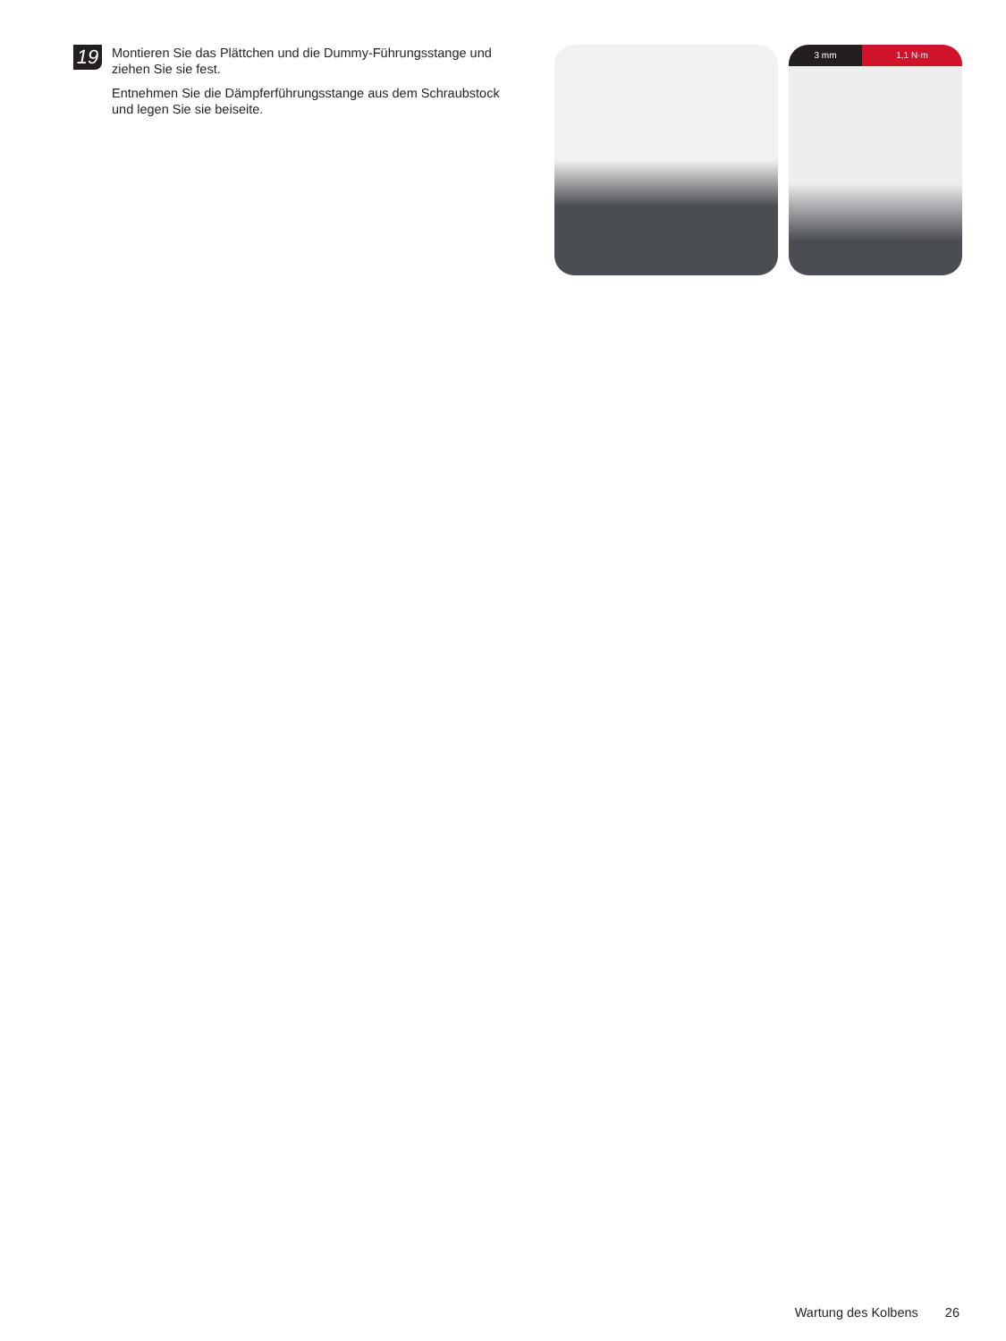19
Montieren Sie das Plättchen und die Dummy-Führungsstange und ziehen Sie sie fest.
Entnehmen Sie die Dämpferführungsstange aus dem Schraubstock und legen Sie sie beiseite.
3 mm 1,1 N·m
Wartung des Kolbens 26